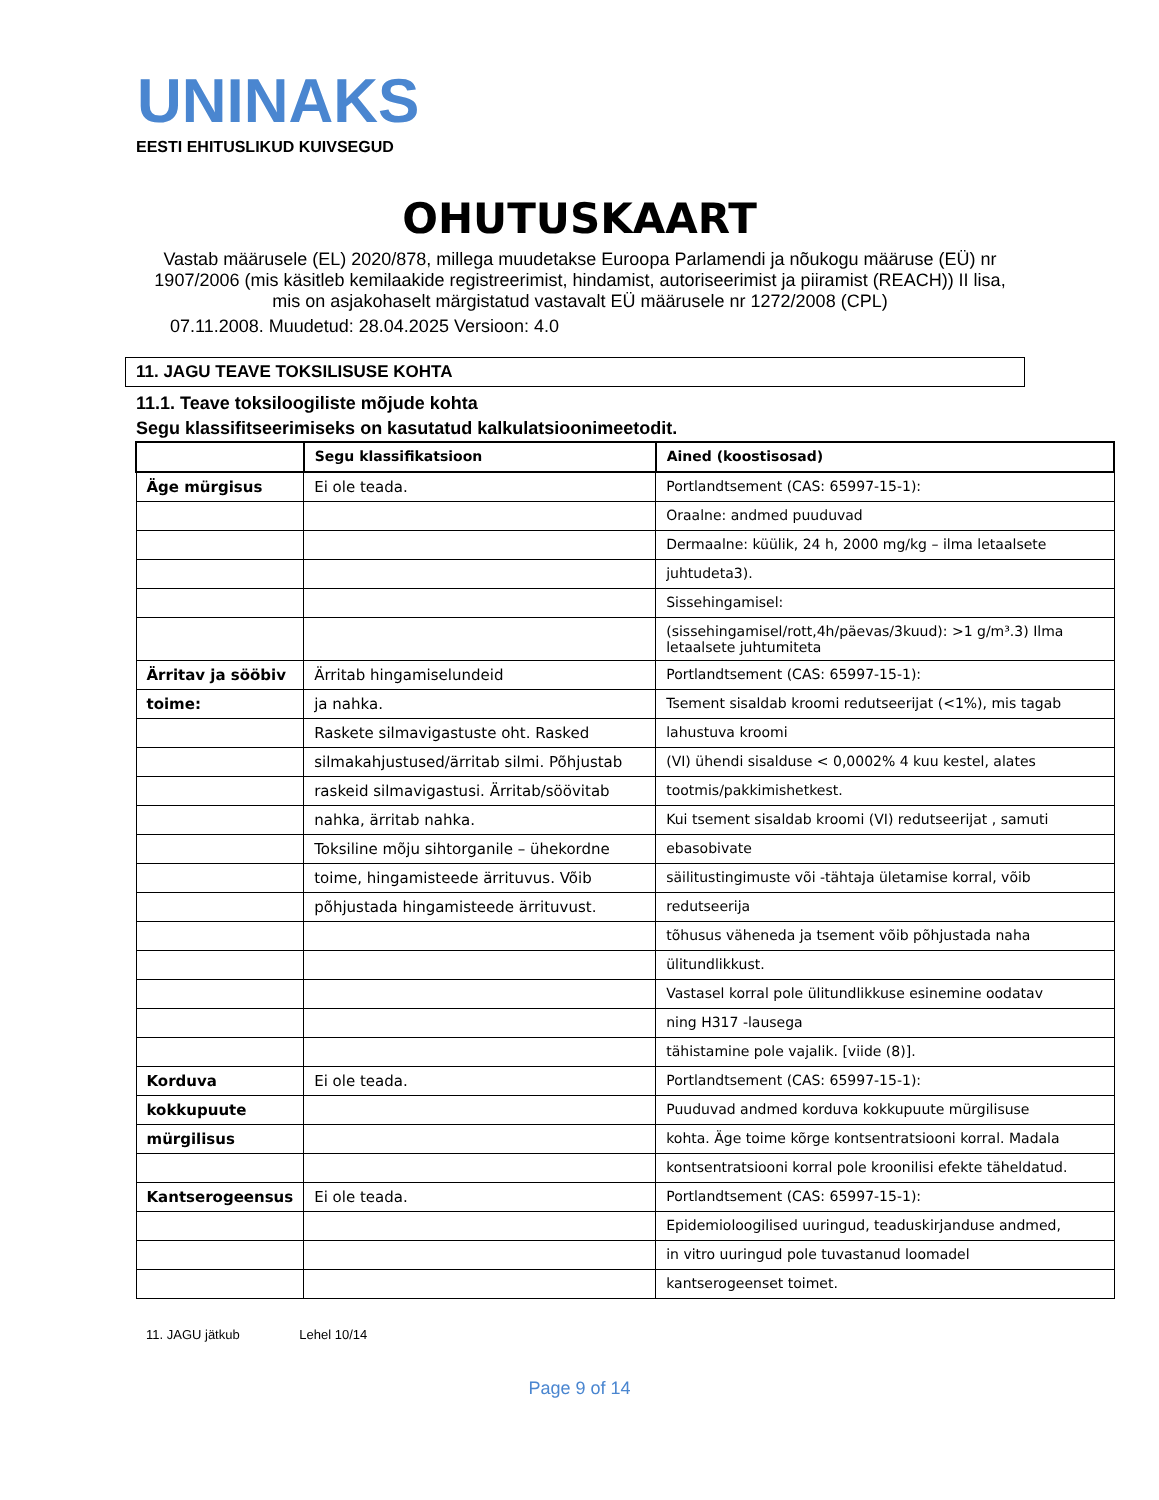UNINAKS
EESTI EHITUSLIKUD KUIVSEGUD
OHUTUSKAART
Vastab määrusele (EL) 2020/878, millega muudetakse Euroopa Parlamendi ja nõukogu määruse (EÜ) nr 1907/2006 (mis käsitleb kemilaakide registreerimist, hindamist, autoriseerimist ja piiramist (REACH)) II lisa, mis on asjakohaselt märgistatud vastavalt EÜ määrusele nr 1272/2008 (CPL)
07.11.2008. Muudetud: 28.04.2025 Versioon: 4.0
11. JAGU TEAVE TOKSILISUSE KOHTA
11.1. Teave toksiloogiliste mõjude kohta
Segu klassifitseerimiseks on kasutatud kalkulatsioonimeetodit.
| | Segu klassifikatsioon | Ained (koostisosad) |
| --- | --- | --- |
| Äge mürgisus | Ei ole teada. | Portlandtsement (CAS: 65997-15-1): |
| | | Oraalne: andmed puuduvad |
| | | Dermaalne: küülik, 24 h, 2000 mg/kg – ilma letaalsete |
| | | juhtudeta3). |
| | | Sissehingamisel: |
| | | (sissehingamisel/rott,4h/päevas/3kuud): >1 g/m³.3) Ilma letaalsete juhtumiteta |
| Ärritav ja sööbiv | Ärritab hingamiselundeid | Portlandtsement (CAS: 65997-15-1): |
| toime: | ja nahka. | Tsement sisaldab kroomi redutseerijat (<1%), mis tagab |
| | Raskete silmavigastuste oht. Rasked | lahustuva kroomi |
| | silmakahjustused/ärritab silmi. Põhjustab | (VI) ühendi sisalduse < 0,0002% 4 kuu kestel, alates |
| | raskeid silmavigastusi. Ärritab/söövitab | tootmis/pakkimishetkest. |
| | nahka, ärritab nahka. | Kui tsement sisaldab kroomi (VI) redutseerijat , samuti |
| | Toksiline mõju sihtorganile – ühekordne | ebasobivate |
| | toime, hingamisteede ärrituvus. Võib | säilitustingimuste või -tähtaja ületamise korral, võib |
| | põhjustada hingamisteede ärrituvust. | redutseerija |
| | | tõhusus väheneda ja tsement võib põhjustada naha |
| | | ülitundlikkust. |
| | | Vastasel korral pole ülitundlikkuse esinemine oodatav |
| | | ning H317 -lausega |
| | | tähistamine pole vajalik. [viide (8)]. |
| Korduva | Ei ole teada. | Portlandtsement (CAS: 65997-15-1): |
| kokkupuute | | Puuduvad andmed korduva kokkupuute mürgilisuse |
| mürgilisus | | kohta. Äge toime kõrge kontsentratsiooni korral. Madala |
| | | kontsentratsiooni korral pole kroonilisi efekte täheldatud. |
| Kantserogeensus | Ei ole teada. | Portlandtsement (CAS: 65997-15-1): |
| | | Epidemioloogilised uuringud, teaduskirjanduse andmed, |
| | | in vitro uuringud pole tuvastanud loomadel |
| | | kantserogeenset toimet. |
11. JAGU jätkub Lehel 10/14
Page 9 of 14